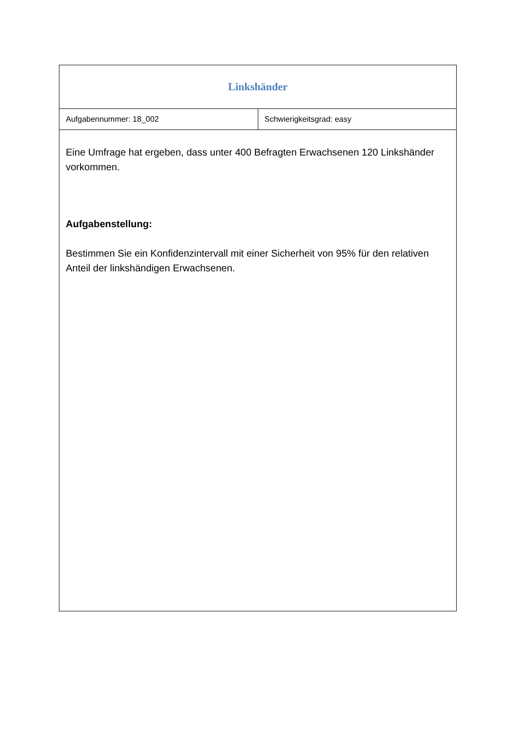| Linkshänder | |
| Aufgabennummer: 18_002 | Schwierigkeitsgrad: easy |
| Eine Umfrage hat ergeben, dass unter 400 Befragten Erwachsenen 120 Linkshänder vorkommen. Aufgabenstellung: Bestimmen Sie ein Konfidenzintervall mit einer Sicherheit von 95% für den relativen Anteil der linkshändigen Erwachsenen. | |